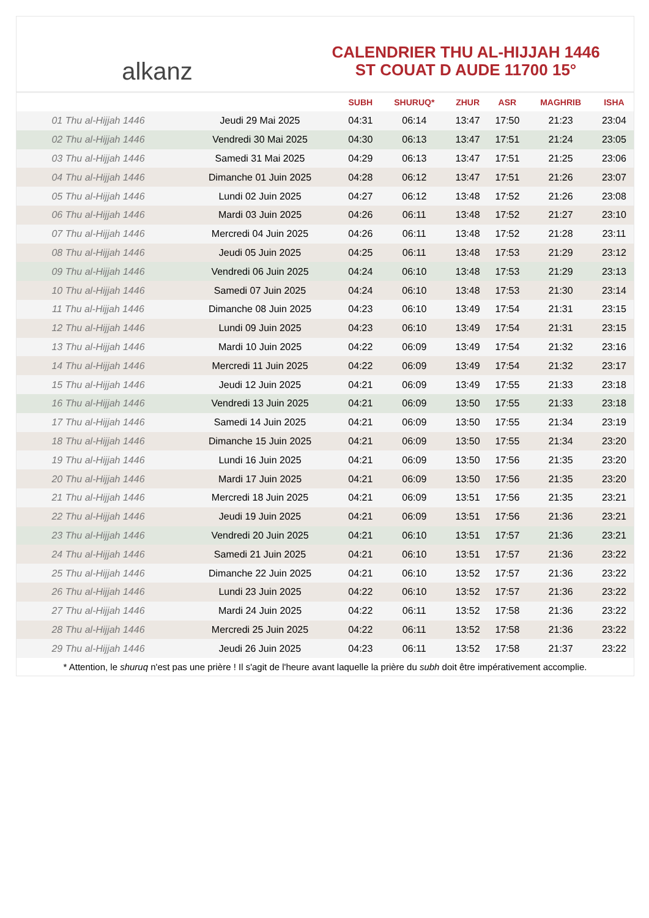alkanz
CALENDRIER THU AL-HIJJAH 1446
ST COUAT D AUDE 11700 15°
| | | SUBH | SHURUQ* | ZHUR | ASR | MAGHRIB | ISHA |
| --- | --- | --- | --- | --- | --- | --- | --- |
| 01 Thu al-Hijjah 1446 | Jeudi 29 Mai 2025 | 04:31 | 06:14 | 13:47 | 17:50 | 21:23 | 23:04 |
| 02 Thu al-Hijjah 1446 | Vendredi 30 Mai 2025 | 04:30 | 06:13 | 13:47 | 17:51 | 21:24 | 23:05 |
| 03 Thu al-Hijjah 1446 | Samedi 31 Mai 2025 | 04:29 | 06:13 | 13:47 | 17:51 | 21:25 | 23:06 |
| 04 Thu al-Hijjah 1446 | Dimanche 01 Juin 2025 | 04:28 | 06:12 | 13:47 | 17:51 | 21:26 | 23:07 |
| 05 Thu al-Hijjah 1446 | Lundi 02 Juin 2025 | 04:27 | 06:12 | 13:48 | 17:52 | 21:26 | 23:08 |
| 06 Thu al-Hijjah 1446 | Mardi 03 Juin 2025 | 04:26 | 06:11 | 13:48 | 17:52 | 21:27 | 23:10 |
| 07 Thu al-Hijjah 1446 | Mercredi 04 Juin 2025 | 04:26 | 06:11 | 13:48 | 17:52 | 21:28 | 23:11 |
| 08 Thu al-Hijjah 1446 | Jeudi 05 Juin 2025 | 04:25 | 06:11 | 13:48 | 17:53 | 21:29 | 23:12 |
| 09 Thu al-Hijjah 1446 | Vendredi 06 Juin 2025 | 04:24 | 06:10 | 13:48 | 17:53 | 21:29 | 23:13 |
| 10 Thu al-Hijjah 1446 | Samedi 07 Juin 2025 | 04:24 | 06:10 | 13:48 | 17:53 | 21:30 | 23:14 |
| 11 Thu al-Hijjah 1446 | Dimanche 08 Juin 2025 | 04:23 | 06:10 | 13:49 | 17:54 | 21:31 | 23:15 |
| 12 Thu al-Hijjah 1446 | Lundi 09 Juin 2025 | 04:23 | 06:10 | 13:49 | 17:54 | 21:31 | 23:15 |
| 13 Thu al-Hijjah 1446 | Mardi 10 Juin 2025 | 04:22 | 06:09 | 13:49 | 17:54 | 21:32 | 23:16 |
| 14 Thu al-Hijjah 1446 | Mercredi 11 Juin 2025 | 04:22 | 06:09 | 13:49 | 17:54 | 21:32 | 23:17 |
| 15 Thu al-Hijjah 1446 | Jeudi 12 Juin 2025 | 04:21 | 06:09 | 13:49 | 17:55 | 21:33 | 23:18 |
| 16 Thu al-Hijjah 1446 | Vendredi 13 Juin 2025 | 04:21 | 06:09 | 13:50 | 17:55 | 21:33 | 23:18 |
| 17 Thu al-Hijjah 1446 | Samedi 14 Juin 2025 | 04:21 | 06:09 | 13:50 | 17:55 | 21:34 | 23:19 |
| 18 Thu al-Hijjah 1446 | Dimanche 15 Juin 2025 | 04:21 | 06:09 | 13:50 | 17:55 | 21:34 | 23:20 |
| 19 Thu al-Hijjah 1446 | Lundi 16 Juin 2025 | 04:21 | 06:09 | 13:50 | 17:56 | 21:35 | 23:20 |
| 20 Thu al-Hijjah 1446 | Mardi 17 Juin 2025 | 04:21 | 06:09 | 13:50 | 17:56 | 21:35 | 23:20 |
| 21 Thu al-Hijjah 1446 | Mercredi 18 Juin 2025 | 04:21 | 06:09 | 13:51 | 17:56 | 21:35 | 23:21 |
| 22 Thu al-Hijjah 1446 | Jeudi 19 Juin 2025 | 04:21 | 06:09 | 13:51 | 17:56 | 21:36 | 23:21 |
| 23 Thu al-Hijjah 1446 | Vendredi 20 Juin 2025 | 04:21 | 06:10 | 13:51 | 17:57 | 21:36 | 23:21 |
| 24 Thu al-Hijjah 1446 | Samedi 21 Juin 2025 | 04:21 | 06:10 | 13:51 | 17:57 | 21:36 | 23:22 |
| 25 Thu al-Hijjah 1446 | Dimanche 22 Juin 2025 | 04:21 | 06:10 | 13:52 | 17:57 | 21:36 | 23:22 |
| 26 Thu al-Hijjah 1446 | Lundi 23 Juin 2025 | 04:22 | 06:10 | 13:52 | 17:57 | 21:36 | 23:22 |
| 27 Thu al-Hijjah 1446 | Mardi 24 Juin 2025 | 04:22 | 06:11 | 13:52 | 17:58 | 21:36 | 23:22 |
| 28 Thu al-Hijjah 1446 | Mercredi 25 Juin 2025 | 04:22 | 06:11 | 13:52 | 17:58 | 21:36 | 23:22 |
| 29 Thu al-Hijjah 1446 | Jeudi 26 Juin 2025 | 04:23 | 06:11 | 13:52 | 17:58 | 21:37 | 23:22 |
* Attention, le shuruq n'est pas une prière ! Il s'agit de l'heure avant laquelle la prière du subh doit être impérativement accomplie.